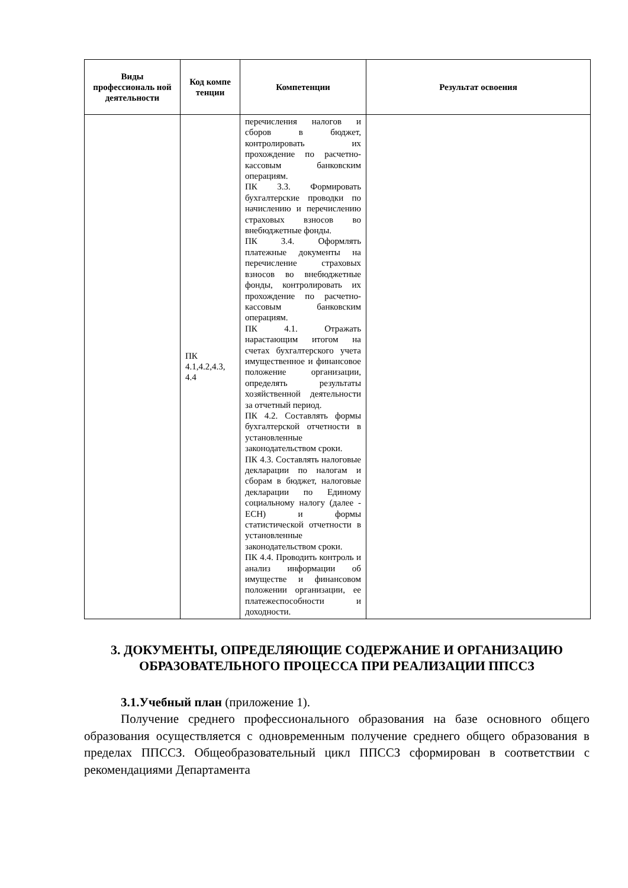| Виды профессиональ ной деятельности | Код компе тенции | Компетенции | Результат освоения |
| --- | --- | --- | --- |
| | ПК 4.1,4.2,4.3, 4.4 | перечисления налогов и сборов в бюджет, контролировать их прохождение по расчетно-кассовым банковским операциям. ПК 3.3. Формировать бухгалтерские проводки по начислению и перечислению страховых взносов во внебюджетные фонды. ПК 3.4. Оформлять платежные документы на перечисление страховых взносов во внебюджетные фонды, контролировать их прохождение по расчетно-кассовым банковским операциям. ПК 4.1. Отражать нарастающим итогом на счетах бухгалтерского учета имущественное и финансовое положение организации, определять результаты хозяйственной деятельности за отчетный период. ПК 4.2. Составлять формы бухгалтерской отчетности в установленные законодательством сроки. ПК 4.3. Составлять налоговые декларации по налогам и сборам в бюджет, налоговые декларации по Единому социальному налогу (далее - ЕСН) и формы статистической отчетности в установленные законодательством сроки. ПК 4.4. Проводить контроль и анализ информации об имуществе и финансовом положении организации, ее платежеспособности и доходности. | |
3. ДОКУМЕНТЫ, ОПРЕДЕЛЯЮЩИЕ СОДЕРЖАНИЕ И ОРГАНИЗАЦИЮ ОБРАЗОВАТЕЛЬНОГО ПРОЦЕССА ПРИ РЕАЛИЗАЦИИ ППССЗ
3.1.Учебный план (приложение 1).
Получение среднего профессионального образования на базе основного общего образования осуществляется с одновременным получение среднего общего образования в пределах ППССЗ. Общеобразовательный цикл ППССЗ сформирован в соответствии с рекомендациями Департамента